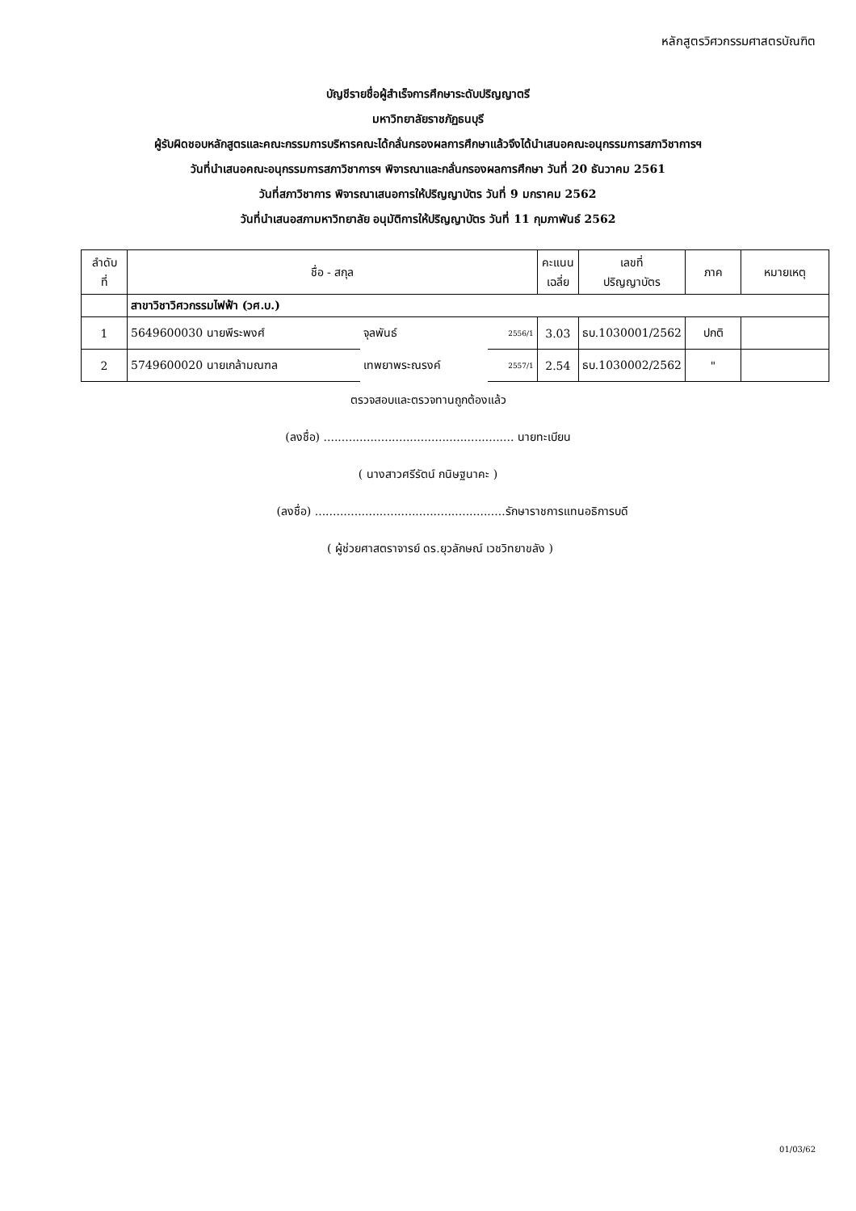หลักสูตรวิศวกรรมศาสตรบัณฑิต
บัญชีรายชื่อผู้สำเร็จการศึกษาระดับปริญญาตรี
มหาวิทยาลัยราชภัฏธนบุรี
ผู้รับผิดชอบหลักสูตรและคณะกรรมการบริหารคณะได้กลั่นกรองผลการศึกษาแล้วจึงได้นำเสนอคณะอนุกรรมการสภาวิชาการฯ
วันที่นำเสนอคณะอนุกรรมการสภาวิชาการฯ พิจารณาและกลั่นกรองผลการศึกษา วันที่ 20 ธันวาคม 2561
วันที่สภาวิชาการ พิจารณาเสนอการให้ปริญญาบัตร วันที่ 9 มกราคม 2562
วันที่นำเสนอสภามหาวิทยาลัย อนุมัติการให้ปริญญาบัตร วันที่ 11 กุมภาพันธ์ 2562
| ลำดับ ที่ | ชื่อ - สกุล | | | คะแนน เฉลี่ย | เลขที่ ปริญญาบัตร | ภาค | หมายเหตุ |
| --- | --- | --- | --- | --- | --- | --- | --- |
| | สาขาวิชาวิศวกรรมไฟฟ้า (วศ.บ.) | | | | | | |
| 1 | 5649600030 นายพีระพงศ์ | จุลพันธ์ | 2556/1 | 3.03 | ธบ.1030001/2562 | ปกติ | |
| 2 | 5749600020 นายเกล้ามณฑล | เทพยาพระณรงค์ | 2557/1 | 2.54 | ธบ.1030002/2562 | " | |
ตรวจสอบและตรวจทานถูกต้องแล้ว
(ลงชื่อ) ..................................................... นายทะเบียน
( นางสาวศรีรัตน์ กนิษฐนาคะ )
(ลงชื่อ) .....................................................รักษาราชการแทนอธิการบดี
( ผู้ช่วยศาสตราจารย์ ดร.ยุวลักษณ์ เวชวิทยาขลัง )
01/03/62